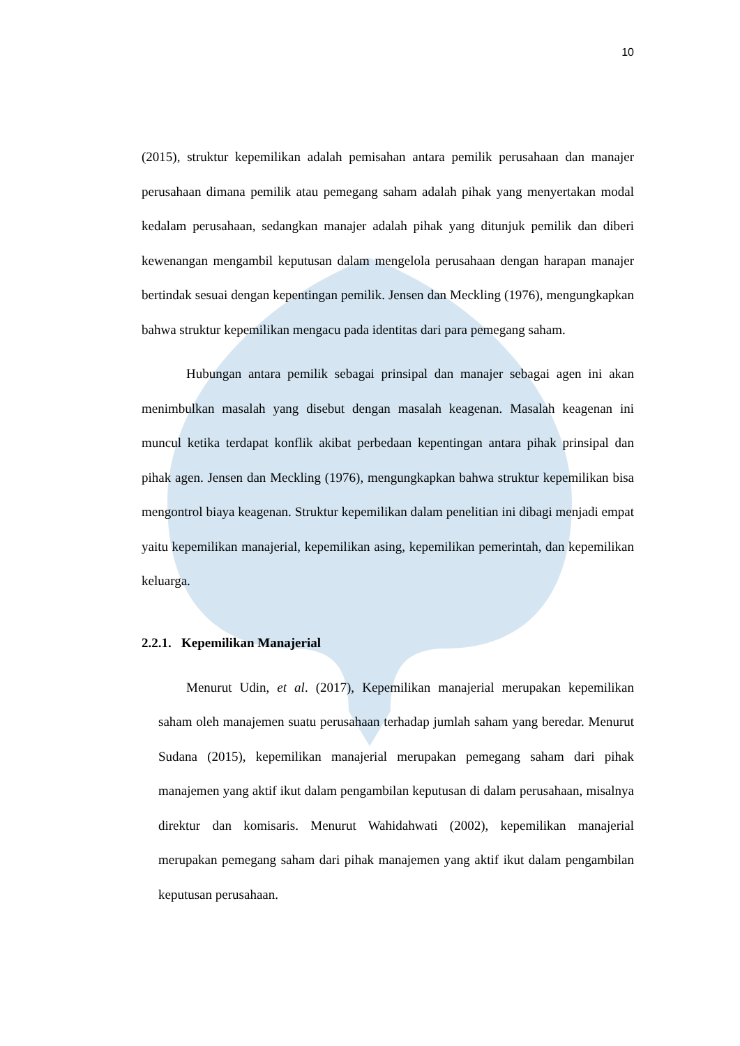10
(2015), struktur kepemilikan adalah pemisahan antara pemilik perusahaan dan manajer perusahaan dimana pemilik atau pemegang saham adalah pihak yang menyertakan modal kedalam perusahaan, sedangkan manajer adalah pihak yang ditunjuk pemilik dan diberi kewenangan mengambil keputusan dalam mengelola perusahaan dengan harapan manajer bertindak sesuai dengan kepentingan pemilik. Jensen dan Meckling (1976), mengungkapkan bahwa struktur kepemilikan mengacu pada identitas dari para pemegang saham.
Hubungan antara pemilik sebagai prinsipal dan manajer sebagai agen ini akan menimbulkan masalah yang disebut dengan masalah keagenan. Masalah keagenan ini muncul ketika terdapat konflik akibat perbedaan kepentingan antara pihak prinsipal dan pihak agen. Jensen dan Meckling (1976), mengungkapkan bahwa struktur kepemilikan bisa mengontrol biaya keagenan. Struktur kepemilikan dalam penelitian ini dibagi menjadi empat yaitu kepemilikan manajerial, kepemilikan asing, kepemilikan pemerintah, dan kepemilikan keluarga.
2.2.1. Kepemilikan Manajerial
Menurut Udin, et al. (2017), Kepemilikan manajerial merupakan kepemilikan saham oleh manajemen suatu perusahaan terhadap jumlah saham yang beredar. Menurut Sudana (2015), kepemilikan manajerial merupakan pemegang saham dari pihak manajemen yang aktif ikut dalam pengambilan keputusan di dalam perusahaan, misalnya direktur dan komisaris. Menurut Wahidahwati (2002), kepemilikan manajerial merupakan pemegang saham dari pihak manajemen yang aktif ikut dalam pengambilan keputusan perusahaan.